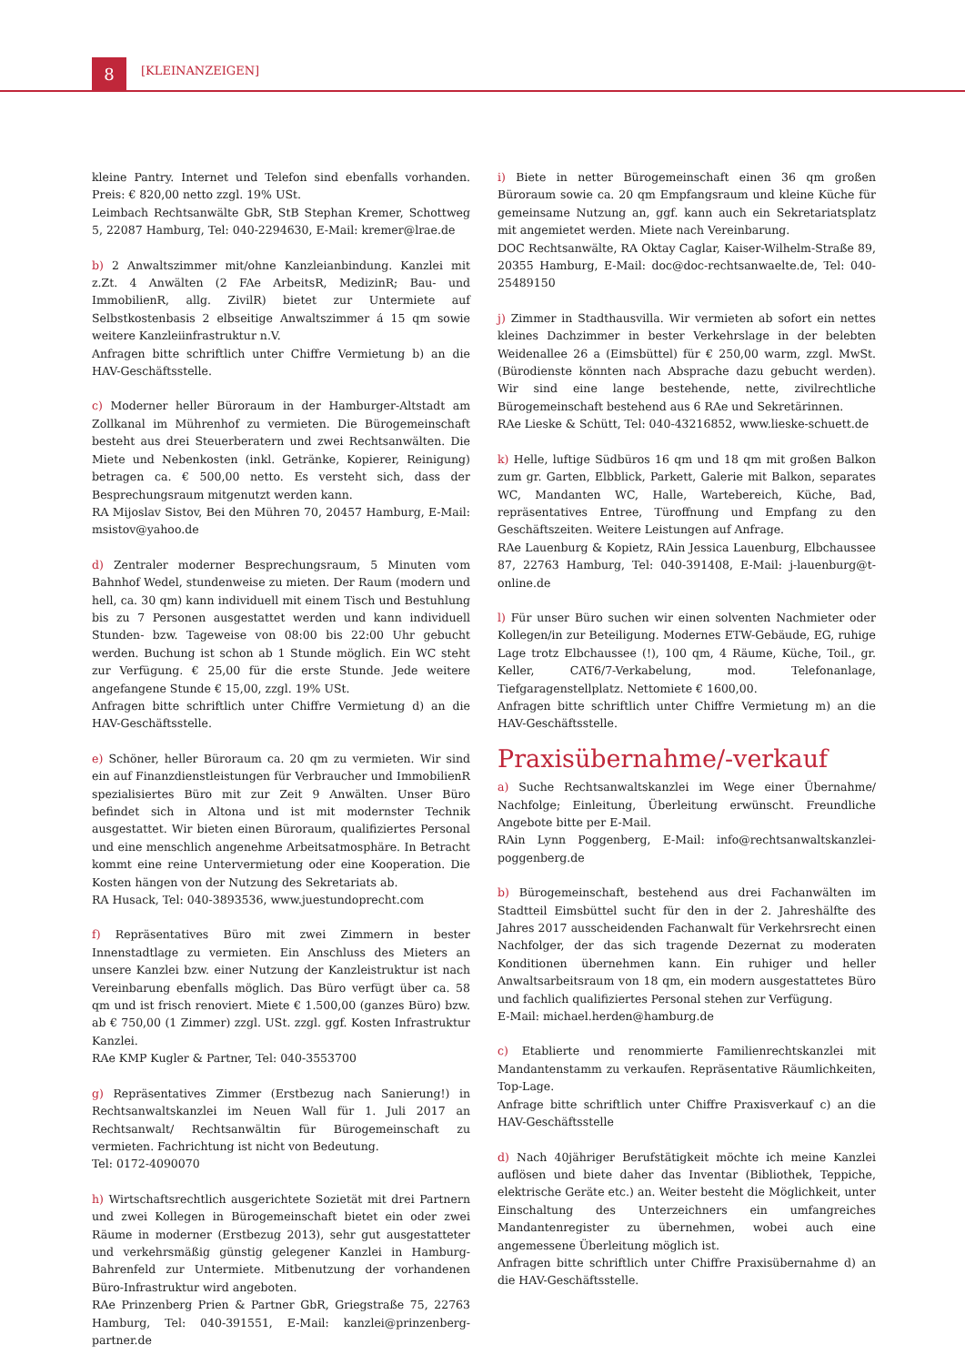8 [KLEINANZEIGEN]
kleine Pantry. Internet und Telefon sind ebenfalls vorhanden. Preis: € 820,00 netto zzgl. 19% USt.
Leimbach Rechtsanwälte GbR, StB Stephan Kremer, Schottweg 5, 22087 Hamburg, Tel: 040-2294630, E-Mail: kremer@lrae.de
b) 2 Anwaltszimmer mit/ohne Kanzleianbindung. Kanzlei mit z.Zt. 4 Anwälten (2 FAe ArbeitsR, MedizinR; Bau- und ImmobilienR, allg. ZivilR) bietet zur Untermiete auf Selbstkostenbasis 2 elbseitige Anwaltszimmer á 15 qm sowie weitere Kanzleiinfrastruktur n.V.
Anfragen bitte schriftlich unter Chiffre Vermietung b) an die HAV-Geschäftsstelle.
c) Moderner heller Büroraum in der Hamburger-Altstadt am Zollkanal im Mührenhof zu vermieten. Die Bürogemeinschaft besteht aus drei Steuerberatern und zwei Rechtsanwälten. Die Miete und Nebenkosten (inkl. Getränke, Kopierer, Reinigung) betragen ca. € 500,00 netto. Es versteht sich, dass der Besprechungsraum mitgenutzt werden kann.
RA Mijoslav Sistov, Bei den Mühren 70, 20457 Hamburg, E-Mail: msistov@yahoo.de
d) Zentraler moderner Besprechungsraum, 5 Minuten vom Bahnhof Wedel, stundenweise zu mieten. Der Raum (modern und hell, ca. 30 qm) kann individuell mit einem Tisch und Bestuhlung bis zu 7 Personen ausgestattet werden und kann individuell Stunden- bzw. Tageweise von 08:00 bis 22:00 Uhr gebucht werden. Buchung ist schon ab 1 Stunde möglich. Ein WC steht zur Verfügung. € 25,00 für die erste Stunde. Jede weitere angefangene Stunde € 15,00, zzgl. 19% USt.
Anfragen bitte schriftlich unter Chiffre Vermietung d) an die HAV-Geschäftsstelle.
e) Schöner, heller Büroraum ca. 20 qm zu vermieten. Wir sind ein auf Finanzdienstleistungen für Verbraucher und ImmobilienR spezialisiertes Büro mit zur Zeit 9 Anwälten. Unser Büro befindet sich in Altona und ist mit modernster Technik ausgestattet. Wir bieten einen Büroraum, qualifiziertes Personal und eine menschlich angenehme Arbeitsatmosphäre. In Betracht kommt eine reine Untervermietung oder eine Kooperation. Die Kosten hängen von der Nutzung des Sekretariats ab.
RA Husack, Tel: 040-3893536, www.juestundoprecht.com
f) Repräsentatives Büro mit zwei Zimmern in bester Innenstadtlage zu vermieten. Ein Anschluss des Mieters an unsere Kanzlei bzw. einer Nutzung der Kanzleistruktur ist nach Vereinbarung ebenfalls möglich. Das Büro verfügt über ca. 58 qm und ist frisch renoviert. Miete € 1.500,00 (ganzes Büro) bzw. ab € 750,00 (1 Zimmer) zzgl. USt. zzgl. ggf. Kosten Infrastruktur Kanzlei.
RAe KMP Kugler & Partner, Tel: 040-3553700
g) Repräsentatives Zimmer (Erstbezug nach Sanierung!) in Rechtsanwaltskanzlei im Neuen Wall für 1. Juli 2017 an Rechtsanwalt/ Rechtsanwältin für Bürogemeinschaft zu vermieten. Fachrichtung ist nicht von Bedeutung.
Tel: 0172-4090070
h) Wirtschaftsrechtlich ausgerichtete Sozietät mit drei Partnern und zwei Kollegen in Bürogemeinschaft bietet ein oder zwei Räume in moderner (Erstbezug 2013), sehr gut ausgestatteter und verkehrsmäßig günstig gelegener Kanzlei in Hamburg-Bahrenfeld zur Untermiete. Mitbenutzung der vorhandenen Büro-Infrastruktur wird angeboten.
RAe Prinzenberg Prien & Partner GbR, Griegstraße 75, 22763 Hamburg, Tel: 040-391551, E-Mail: kanzlei@prinzenberg-partner.de
i) Biete in netter Bürogemeinschaft einen 36 qm großen Büroraum sowie ca. 20 qm Empfangsraum und kleine Küche für gemeinsame Nutzung an, ggf. kann auch ein Sekretariatsplatz mit angemietet werden. Miete nach Vereinbarung.
DOC Rechtsanwälte, RA Oktay Caglar, Kaiser-Wilhelm-Straße 89, 20355 Hamburg, E-Mail: doc@doc-rechtsanwaelte.de, Tel: 040-25489150
j) Zimmer in Stadthausvilla. Wir vermieten ab sofort ein nettes kleines Dachzimmer in bester Verkehrslage in der belebten Weidenallee 26 a (Eimsbüttel) für € 250,00 warm, zzgl. MwSt. (Bürodienste könnten nach Absprache dazu gebucht werden). Wir sind eine lange bestehende, nette, zivilrechtliche Bürogemeinschaft bestehend aus 6 RAe und Sekretärinnen.
RAe Lieske & Schütt, Tel: 040-43216852, www.lieske-schuett.de
k) Helle, luftige Südbüros 16 qm und 18 qm mit großen Balkon zum gr. Garten, Elbblick, Parkett, Galerie mit Balkon, separates WC, Mandanten WC, Halle, Wartebereich, Küche, Bad, repräsentatives Entree, Türoffnung und Empfang zu den Geschäftszeiten. Weitere Leistungen auf Anfrage.
RAe Lauenburg & Kopietz, RAin Jessica Lauenburg, Elbchaussee 87, 22763 Hamburg, Tel: 040-391408, E-Mail: j-lauenburg@t-online.de
l) Für unser Büro suchen wir einen solventen Nachmieter oder Kollegen/in zur Beteiligung. Modernes ETW-Gebäude, EG, ruhige Lage trotz Elbchaussee (!), 100 qm, 4 Räume, Küche, Toil., gr. Keller, CAT6/7-Verkabelung, mod. Telefonanlage, Tiefgaragenstellplatz. Nettomiete € 1600,00.
Anfragen bitte schriftlich unter Chiffre Vermietung m) an die HAV-Geschäftsstelle.
Praxisübernahme/-verkauf
a) Suche Rechtsanwaltskanzlei im Wege einer Übernahme/ Nachfolge; Einleitung, Überleitung erwünscht. Freundliche Angebote bitte per E-Mail.
RAin Lynn Poggenberg, E-Mail: info@rechtsanwaltskanzlei-poggenberg.de
b) Bürogemeinschaft, bestehend aus drei Fachanwälten im Stadtteil Eimsbüttel sucht für den in der 2. Jahreshälfte des Jahres 2017 ausscheidenden Fachanwalt für Verkehrsrecht einen Nachfolger, der das sich tragende Dezernat zu moderaten Konditionen übernehmen kann. Ein ruhiger und heller Anwaltsarbeitsraum von 18 qm, ein modern ausgestattetes Büro und fachlich qualifiziertes Personal stehen zur Verfügung.
E-Mail: michael.herden@hamburg.de
c) Etablierte und renommierte Familienrechtskanzlei mit Mandantenstamm zu verkaufen. Repräsentative Räumlichkeiten, Top-Lage.
Anfrage bitte schriftlich unter Chiffre Praxisverkauf c) an die HAV-Geschäftsstelle
d) Nach 40jähriger Berufstätigkeit möchte ich meine Kanzlei auflösen und biete daher das Inventar (Bibliothek, Teppiche, elektrische Geräte etc.) an. Weiter besteht die Möglichkeit, unter Einschaltung des Unterzeichners ein umfangreiches Mandantenregister zu übernehmen, wobei auch eine angemessene Überleitung möglich ist.
Anfragen bitte schriftlich unter Chiffre Praxisübernahme d) an die HAV-Geschäftsstelle.